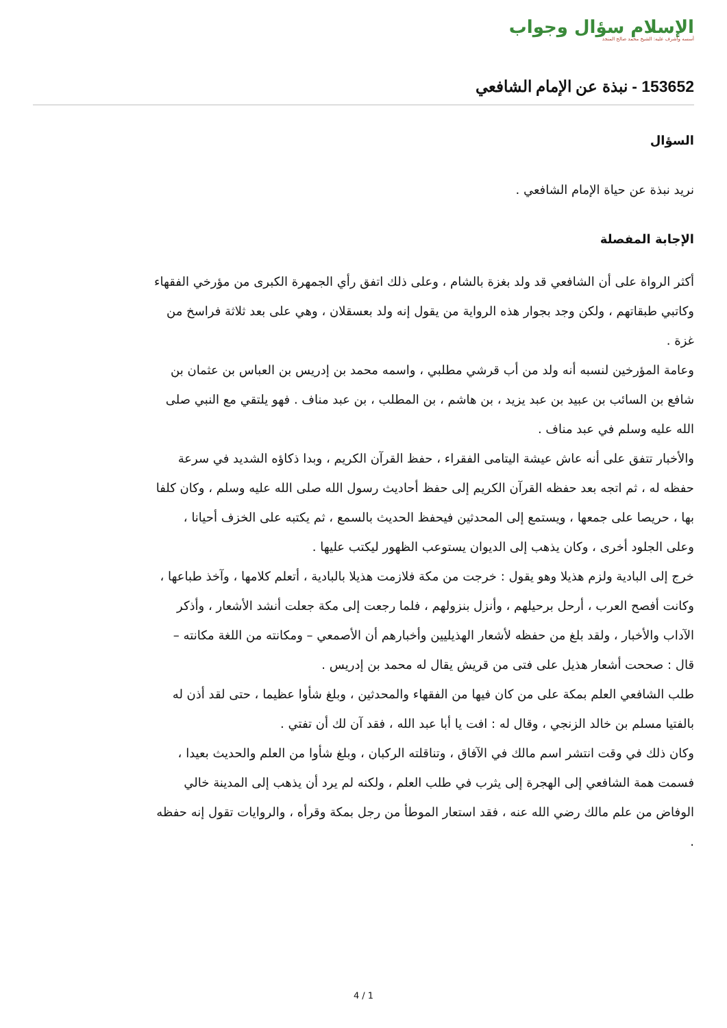الإسلام سؤال وجواب
أسسه وأشرف عليه: الشيخ محمد صالح المنجد
153652 - نبذة عن الإمام الشافعي
السؤال
نريد نبذة عن حياة الإمام الشافعي .
الإجابة المفصلة
أكثر الرواة على أن الشافعي قد ولد بغزة بالشام ، وعلى ذلك اتفق رأي الجمهرة الكبرى من مؤرخي الفقهاء وكاتبي طبقاتهم ، ولكن وجد بجوار هذه الرواية من يقول إنه ولد بعسقلان ، وهي على بعد ثلاثة فراسخ من غزة .
وعامة المؤرخين لنسبه أنه ولد من أب قرشي مطلبي ، واسمه محمد بن إدريس بن العباس بن عثمان بن شافع بن السائب بن عبيد بن عبد يزيد ، بن هاشم ، بن المطلب ، بن عبد مناف . فهو يلتقي مع النبي صلى الله عليه وسلم في عبد مناف .
والأخبار تتفق على أنه عاش عيشة اليتامى الفقراء ، حفظ القرآن الكريم ، وبدا ذكاؤه الشديد في سرعة حفظه له ، ثم اتجه بعد حفظه القرآن الكريم إلى حفظ أحاديث رسول الله صلى الله عليه وسلم ، وكان كلفا بها ، حريصا على جمعها ، ويستمع إلى المحدثين فيحفظ الحديث بالسمع ، ثم يكتبه على الخزف أحيانا ، وعلى الجلود أخرى ، وكان يذهب إلى الديوان يستوعب الظهور ليكتب عليها .
خرج إلى البادية ولزم هذيلا وهو يقول : خرجت من مكة فلازمت هذيلا بالبادية ، أتعلم كلامها ، وآخذ طباعها ، وكانت أفصح العرب ، أرحل برحيلهم ، وأنزل بنزولهم ، فلما رجعت إلى مكة جعلت أنشد الأشعار ، وأذكر الآداب والأخبار ، ولقد بلغ من حفظه لأشعار الهذيليين وأخبارهم أن الأصمعي – ومكانته من اللغة مكانته – قال : صححت أشعار هذيل على فتى من قريش يقال له محمد بن إدريس .
طلب الشافعي العلم بمكة على من كان فيها من الفقهاء والمحدثين ، وبلغ شأوا عظيما ، حتى لقد أذن له بالفتيا مسلم بن خالد الزنجي ، وقال له : افت يا أبا عبد الله ، فقد آن لك أن تفتي .
وكان ذلك في وقت انتشر اسم مالك في الآفاق ، وتناقلته الركبان ، وبلغ شأوا من العلم والحديث بعيدا ، فسمت همة الشافعي إلى الهجرة إلى يثرب في طلب العلم ، ولكنه لم يرد أن يذهب إلى المدينة خالي الوفاض من علم مالك رضي الله عنه ، فقد استعار الموطأ من رجل بمكة وقرأه ، والروايات تقول إنه حفظه .
4 / 1